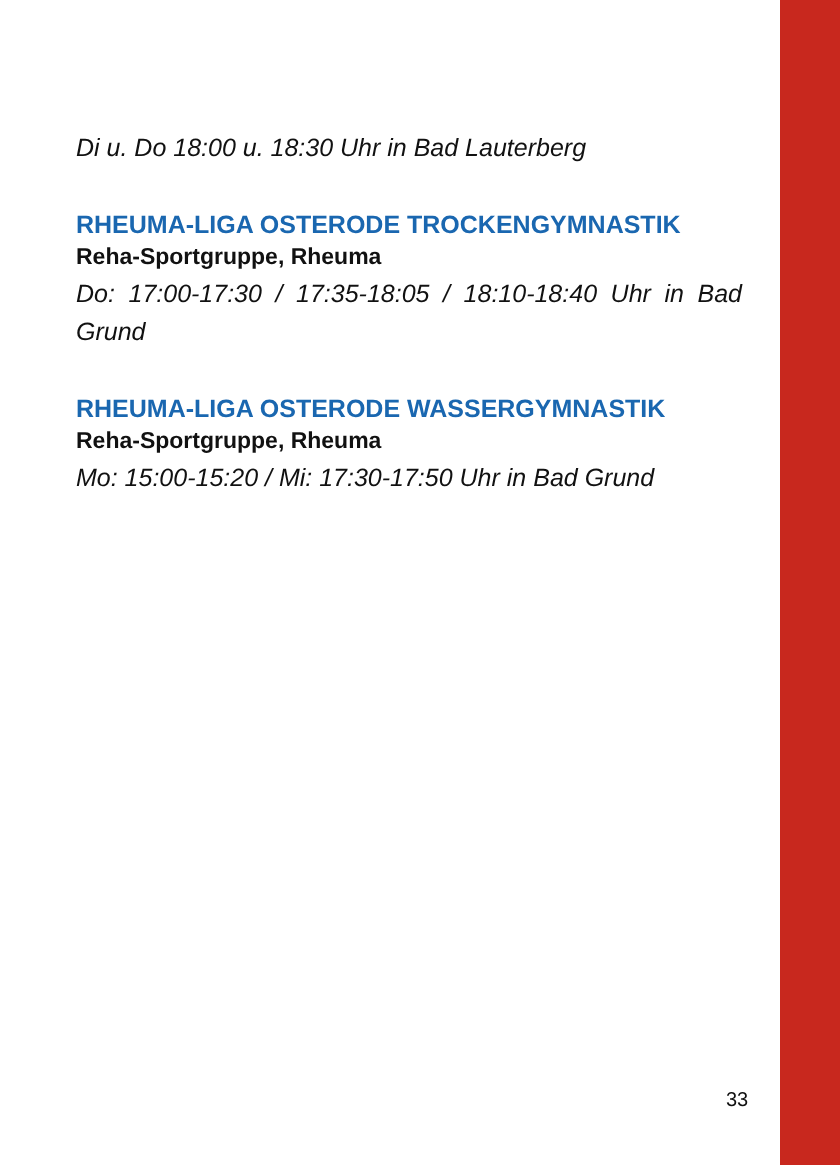Di u. Do 18:00 u. 18:30 Uhr in Bad Lauterberg
RHEUMA-LIGA OSTERODE TROCKENGYMNASTIK
Reha-Sportgruppe, Rheuma
Do: 17:00-17:30 / 17:35-18:05 / 18:10-18:40 Uhr in Bad Grund
RHEUMA-LIGA OSTERODE WASSERGYMNASTIK
Reha-Sportgruppe, Rheuma
Mo: 15:00-15:20 / Mi: 17:30-17:50 Uhr in Bad Grund
33